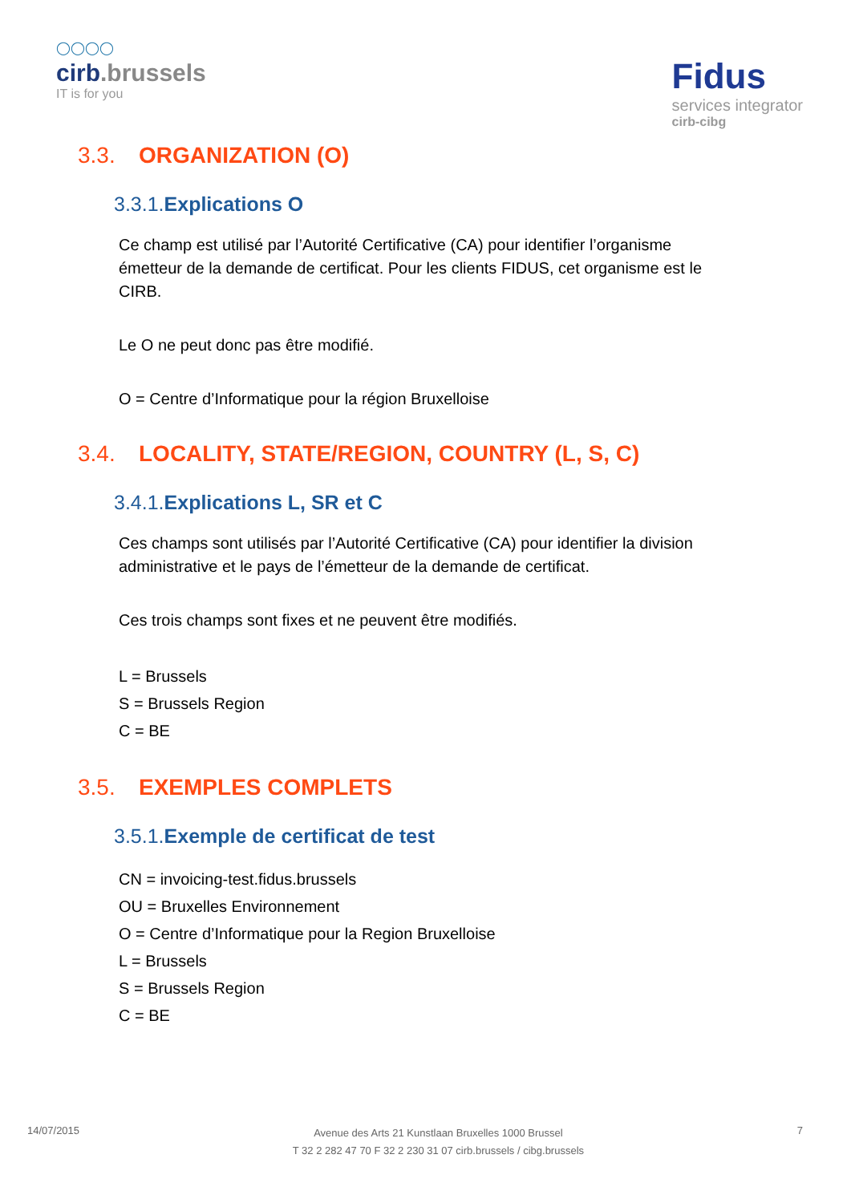◯◯◯◯
cirb.brussels
IT is for you
Fidus
services integrator
cirb-cibg
3.3. ORGANIZATION (O)
3.3.1. Explications O
Ce champ est utilisé par l’Autorité Certificative (CA) pour identifier l’organisme émetteur de la demande de certificat. Pour les clients FIDUS, cet organisme est le CIRB.
Le O ne peut donc pas être modifié.
O = Centre d’Informatique pour la région Bruxelloise
3.4. LOCALITY, STATE/REGION, COUNTRY (L, S, C)
3.4.1. Explications L, SR et C
Ces champs sont utilisés par l’Autorité Certificative (CA) pour identifier la division administrative et le pays de l’émetteur de la demande de certificat.
Ces trois champs sont fixes et ne peuvent être modifiés.
L = Brussels
S = Brussels Region
C = BE
3.5. EXEMPLES COMPLETS
3.5.1. Exemple de certificat de test
CN = invoicing-test.fidus.brussels
OU = Bruxelles Environnement
O = Centre d’Informatique pour la Region Bruxelloise
L = Brussels
S = Brussels Region
C = BE
14/07/2015
Avenue des Arts 21 Kunstlaan Bruxelles 1000 Brussel
T 32 2 282 47 70 F 32 2 230 31 07 cirb.brussels / cibg.brussels
7